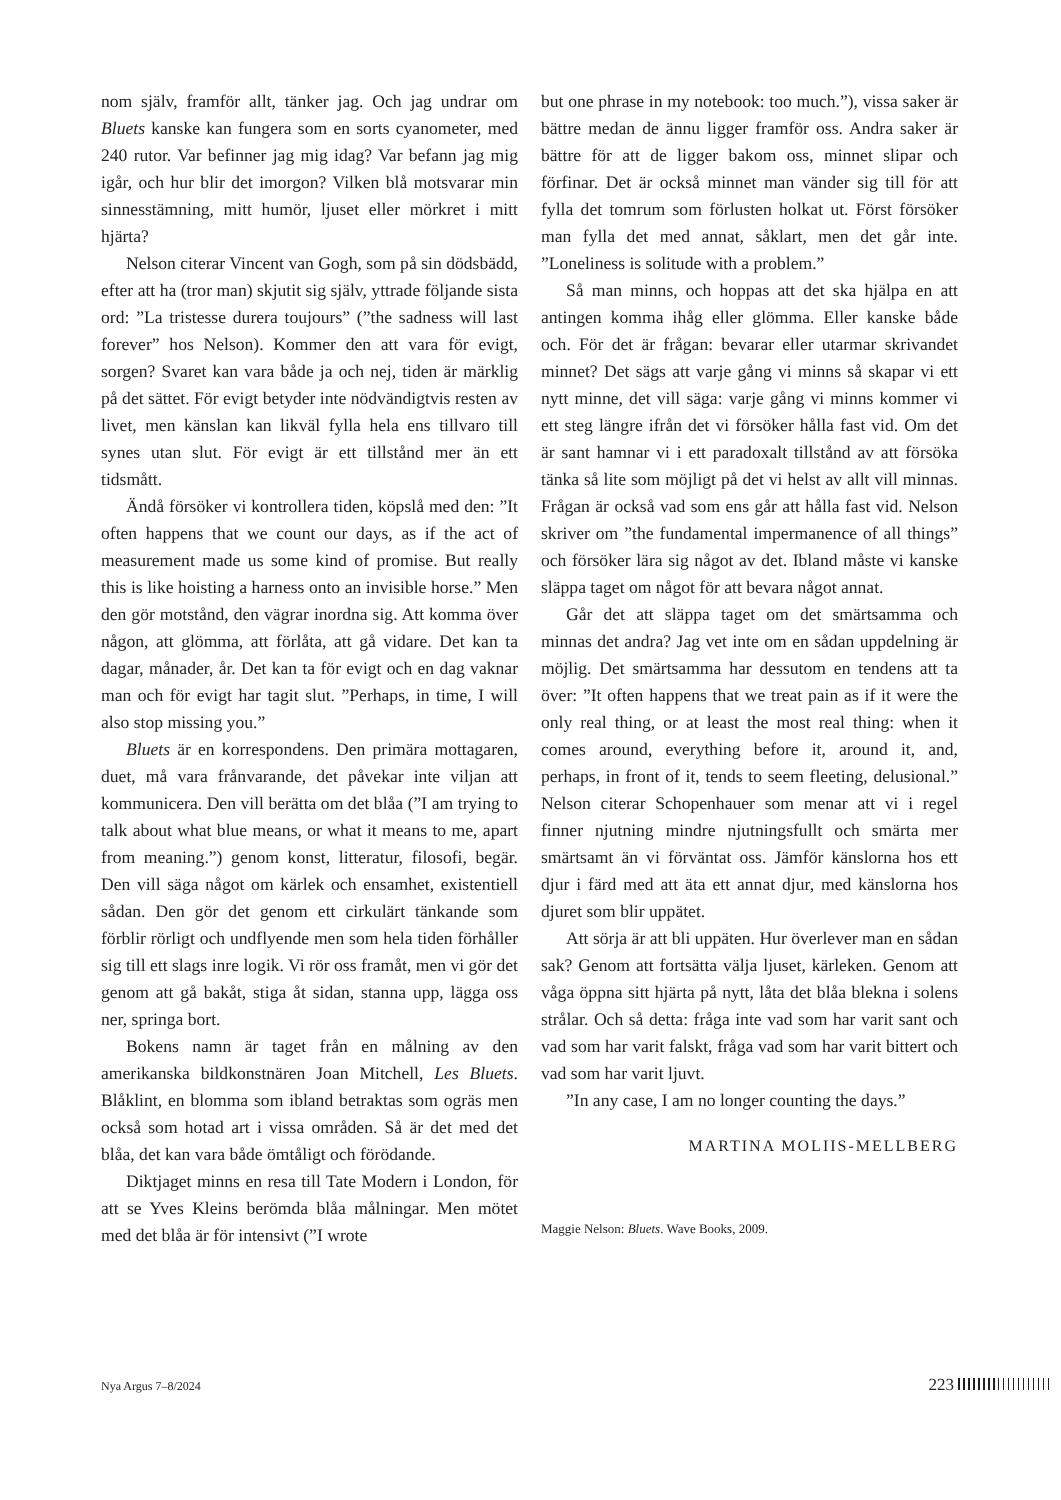nom själv, framför allt, tänker jag. Och jag undrar om Bluets kanske kan fungera som en sorts cyanometer, med 240 rutor. Var befinner jag mig idag? Var befann jag mig igår, och hur blir det imorgon? Vilken blå motsvarar min sinnesstämning, mitt humör, ljuset eller mörkret i mitt hjärta?
Nelson citerar Vincent van Gogh, som på sin dödsbädd, efter att ha (tror man) skjutit sig själv, yttrade följande sista ord: ”La tristesse durera toujours” (”the sadness will last forever” hos Nelson). Kommer den att vara för evigt, sorgen? Svaret kan vara både ja och nej, tiden är märklig på det sättet. För evigt betyder inte nödvändigtvis resten av livet, men känslan kan likväl fylla hela ens tillvaro till synes utan slut. För evigt är ett tillstånd mer än ett tidsmått.
Ändå försöker vi kontrollera tiden, köpslå med den: ”It often happens that we count our days, as if the act of measurement made us some kind of promise. But really this is like hoisting a harness onto an invisible horse.” Men den gör motstånd, den vägrar inordna sig. Att komma över någon, att glömma, att förlåta, att gå vidare. Det kan ta dagar, månader, år. Det kan ta för evigt och en dag vaknar man och för evigt har tagit slut. ”Perhaps, in time, I will also stop missing you.”
Bluets är en korrespondens. Den primära mottagaren, duet, må vara frånvarande, det påvekar inte viljan att kommunicera. Den vill berätta om det blåa (”I am trying to talk about what blue means, or what it means to me, apart from meaning.”) genom konst, litteratur, filosofi, begär. Den vill säga något om kärlek och ensamhet, existentiell sådan. Den gör det genom ett cirkulärt tänkande som förblir rörligt och undflyende men som hela tiden förhåller sig till ett slags inre logik. Vi rör oss framåt, men vi gör det genom att gå bakåt, stiga åt sidan, stanna upp, lägga oss ner, springa bort.
Bokens namn är taget från en målning av den amerikanska bildkonstnären Joan Mitchell, Les Bluets. Blåklint, en blomma som ibland betraktas som ogräs men också som hotad art i vissa områden. Så är det med det blåa, det kan vara både ömtåligt och förödande.
Diktjaget minns en resa till Tate Modern i London, för att se Yves Kleins berömda blåa målningar. Men mötet med det blåa är för intensivt (”I wrote
but one phrase in my notebook: too much.”), vissa saker är bättre medan de ännu ligger framför oss. Andra saker är bättre för att de ligger bakom oss, minnet slipar och förfinar. Det är också minnet man vänder sig till för att fylla det tomrum som förlusten holkat ut. Först försöker man fylla det med annat, såklart, men det går inte. ”Loneliness is solitude with a problem.”
Så man minns, och hoppas att det ska hjälpa en att antingen komma ihåg eller glömma. Eller kanske både och. För det är frågan: bevarar eller utarmar skrivandet minnet? Det sägs att varje gång vi minns så skapar vi ett nytt minne, det vill säga: varje gång vi minns kommer vi ett steg längre ifrån det vi försöker hålla fast vid. Om det är sant hamnar vi i ett paradoxalt tillstånd av att försöka tänka så lite som möjligt på det vi helst av allt vill minnas. Frågan är också vad som ens går att hålla fast vid. Nelson skriver om ”the fundamental impermanence of all things” och försöker lära sig något av det. Ibland måste vi kanske släppa taget om något för att bevara något annat.
Går det att släppa taget om det smärtsamma och minnas det andra? Jag vet inte om en sådan uppdelning är möjlig. Det smärtsamma har dessutom en tendens att ta över: ”It often happens that we treat pain as if it were the only real thing, or at least the most real thing: when it comes around, everything before it, around it, and, perhaps, in front of it, tends to seem fleeting, delusional.” Nelson citerar Schopenhauer som menar att vi i regel finner njutning mindre njutningsfullt och smärta mer smärtsamt än vi förväntat oss. Jämför känslorna hos ett djur i färd med att äta ett annat djur, med känslorna hos djuret som blir uppätet.
Att sörja är att bli uppäten. Hur överlever man en sådan sak? Genom att fortsätta välja ljuset, kärleken. Genom att våga öppna sitt hjärta på nytt, låta det blåa blekna i solens strålar. Och så detta: fråga inte vad som har varit sant och vad som har varit falskt, fråga vad som har varit bittert och vad som har varit ljuvt.
”In any case, I am no longer counting the days.”
MARTINA MOLIIS-MELLBERG
Maggie Nelson: Bluets. Wave Books, 2009.
Nya Argus 7–8/2024 223